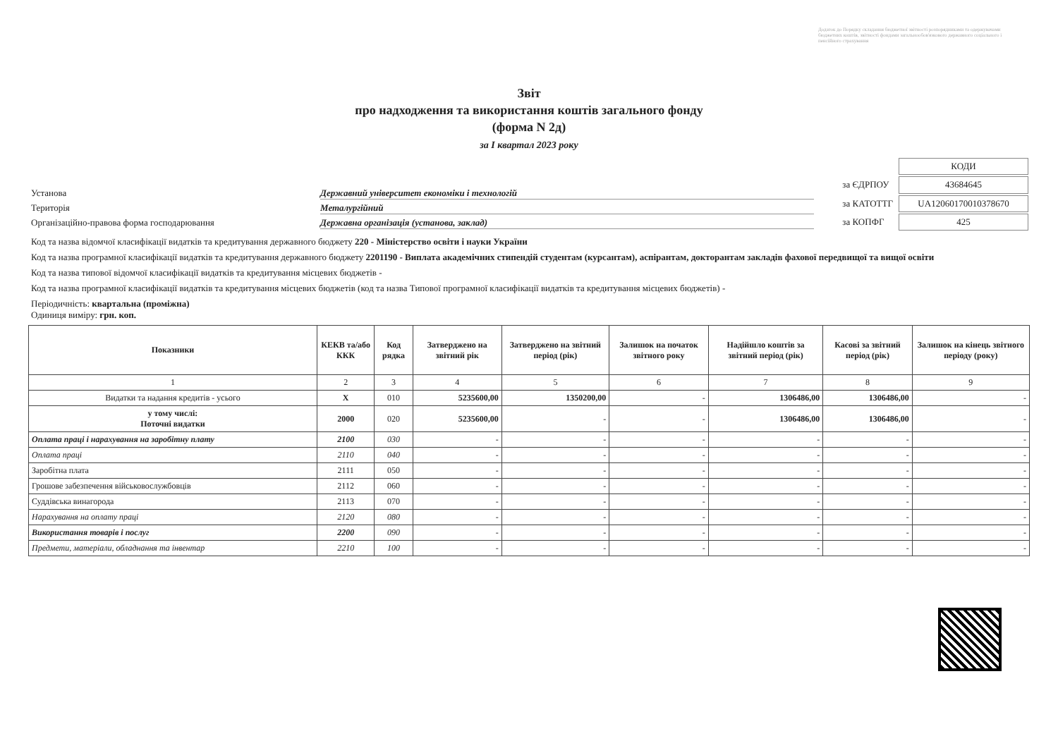Додаток до Порядку складання бюджетної звітності розпорядниками та одержувачами бюджетних коштів, звітності фондами загальнообов'язкового державного соціального і пенсійного страхування
Звіт
про надходження та використання коштів загального фонду
(форма N 2д)
за I квартал 2023 року
Установа Державний університет економіки і технологій
Територія Металургійний
Організаційно-правова форма господарювання Державна організація (установа, заклад)
| | КОДИ |
| за ЄДРПОУ | 43684645 |
| за КАТОТТГ | UA12060170010378670 |
| за КОПФГ | 425 |
Код та назва відомчої класифікації видатків та кредитування державного бюджету 220 - Міністерство освіти і науки України
Код та назва програмної класифікації видатків та кредитування державного бюджету 2201190 - Виплата академічних стипендій студентам (курсантам), аспірантам, докторантам закладів фахової передвищої та вищої освіти
Код та назва типової відомчої класифікації видатків та кредитування місцевих бюджетів -
Код та назва програмної класифікації видатків та кредитування місцевих бюджетів (код та назва Типової програмної класифікації видатків та кредитування місцевих бюджетів) -
Періодичність: квартальна (проміжна)
Одиниця виміру: грн. коп.
| Показники | КЕКВ та/або ККК | Код рядка | Затверджено на звітний рік | Затверджено на звітний період (рік) | Залишок на початок звітного року | Надійшло коштів за звітний період (рік) | Касові за звітний період (рік) | Залишок на кінець звітного періоду (року) |
| --- | --- | --- | --- | --- | --- | --- | --- | --- |
| 1 | 2 | 3 | 4 | 5 | 6 | 7 | 8 | 9 |
| Видатки та надання кредитів - усього | X | 010 | 5235600,00 | 1350200,00 | - | 1306486,00 | 1306486,00 | - |
| у тому числі: Поточні видатки | 2000 | 020 | 5235600,00 | - | - | 1306486,00 | 1306486,00 | - |
| Оплата праці і нарахування на заробітну плату | 2100 | 030 | - | - | - | - | - | - |
| Оплата праці | 2110 | 040 | - | - | - | - | - | - |
| Заробітна плата | 2111 | 050 | - | - | - | - | - | - |
| Грошове забезпечення військовослужбовців | 2112 | 060 | - | - | - | - | - | - |
| Суддівська винагорода | 2113 | 070 | - | - | - | - | - | - |
| Нарахування на оплату праці | 2120 | 080 | - | - | - | - | - | - |
| Використання товарів і послуг | 2200 | 090 | - | - | - | - | - | - |
| Предмети, матеріали, обладнання та інвентар | 2210 | 100 | - | - | - | - | - | - |